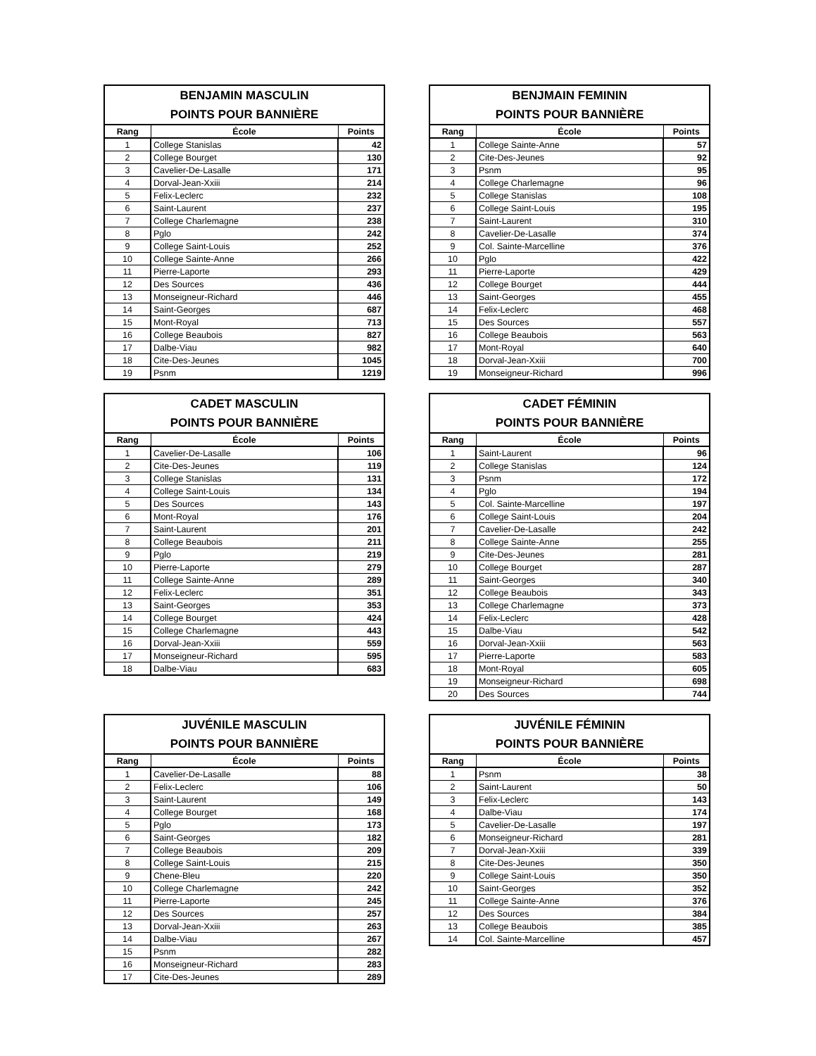| BENJAMIN MASCULIN POINTS POUR BANNIÈRE | | |
| --- | --- | --- |
| Rang | École | Points |
| 1 | College Stanislas | 42 |
| 2 | College Bourget | 130 |
| 3 | Cavelier-De-Lasalle | 171 |
| 4 | Dorval-Jean-Xxiii | 214 |
| 5 | Felix-Leclerc | 232 |
| 6 | Saint-Laurent | 237 |
| 7 | College Charlemagne | 238 |
| 8 | Pglo | 242 |
| 9 | College Saint-Louis | 252 |
| 10 | College Sainte-Anne | 266 |
| 11 | Pierre-Laporte | 293 |
| 12 | Des Sources | 436 |
| 13 | Monseigneur-Richard | 446 |
| 14 | Saint-Georges | 687 |
| 15 | Mont-Royal | 713 |
| 16 | College Beaubois | 827 |
| 17 | Dalbe-Viau | 982 |
| 18 | Cite-Des-Jeunes | 1045 |
| 19 | Psnm | 1219 |
| BENJMAIN FEMININ POINTS POUR BANNIÈRE | | |
| --- | --- | --- |
| Rang | École | Points |
| 1 | College Sainte-Anne | 57 |
| 2 | Cite-Des-Jeunes | 92 |
| 3 | Psnm | 95 |
| 4 | College Charlemagne | 96 |
| 5 | College Stanislas | 108 |
| 6 | College Saint-Louis | 195 |
| 7 | Saint-Laurent | 310 |
| 8 | Cavelier-De-Lasalle | 374 |
| 9 | Col. Sainte-Marcelline | 376 |
| 10 | Pglo | 422 |
| 11 | Pierre-Laporte | 429 |
| 12 | College Bourget | 444 |
| 13 | Saint-Georges | 455 |
| 14 | Felix-Leclerc | 468 |
| 15 | Des Sources | 557 |
| 16 | College Beaubois | 563 |
| 17 | Mont-Royal | 640 |
| 18 | Dorval-Jean-Xxiii | 700 |
| 19 | Monseigneur-Richard | 996 |
| CADET MASCULIN POINTS POUR BANNIÈRE | | |
| --- | --- | --- |
| Rang | École | Points |
| 1 | Cavelier-De-Lasalle | 106 |
| 2 | Cite-Des-Jeunes | 119 |
| 3 | College Stanislas | 131 |
| 4 | College Saint-Louis | 134 |
| 5 | Des Sources | 143 |
| 6 | Mont-Royal | 176 |
| 7 | Saint-Laurent | 201 |
| 8 | College Beaubois | 211 |
| 9 | Pglo | 219 |
| 10 | Pierre-Laporte | 279 |
| 11 | College Sainte-Anne | 289 |
| 12 | Felix-Leclerc | 351 |
| 13 | Saint-Georges | 353 |
| 14 | College Bourget | 424 |
| 15 | College Charlemagne | 443 |
| 16 | Dorval-Jean-Xxiii | 559 |
| 17 | Monseigneur-Richard | 595 |
| 18 | Dalbe-Viau | 683 |
| CADET FÉMININ POINTS POUR BANNIÈRE | | |
| --- | --- | --- |
| Rang | École | Points |
| 1 | Saint-Laurent | 96 |
| 2 | College Stanislas | 124 |
| 3 | Psnm | 172 |
| 4 | Pglo | 194 |
| 5 | Col. Sainte-Marcelline | 197 |
| 6 | College Saint-Louis | 204 |
| 7 | Cavelier-De-Lasalle | 242 |
| 8 | College Sainte-Anne | 255 |
| 9 | Cite-Des-Jeunes | 281 |
| 10 | College Bourget | 287 |
| 11 | Saint-Georges | 340 |
| 12 | College Beaubois | 343 |
| 13 | College Charlemagne | 373 |
| 14 | Felix-Leclerc | 428 |
| 15 | Dalbe-Viau | 542 |
| 16 | Dorval-Jean-Xxiii | 563 |
| 17 | Pierre-Laporte | 583 |
| 18 | Mont-Royal | 605 |
| 19 | Monseigneur-Richard | 698 |
| 20 | Des Sources | 744 |
| JUVÉNILE MASCULIN POINTS POUR BANNIÈRE | | |
| --- | --- | --- |
| Rang | École | Points |
| 1 | Cavelier-De-Lasalle | 88 |
| 2 | Felix-Leclerc | 106 |
| 3 | Saint-Laurent | 149 |
| 4 | College Bourget | 168 |
| 5 | Pglo | 173 |
| 6 | Saint-Georges | 182 |
| 7 | College Beaubois | 209 |
| 8 | College Saint-Louis | 215 |
| 9 | Chene-Bleu | 220 |
| 10 | College Charlemagne | 242 |
| 11 | Pierre-Laporte | 245 |
| 12 | Des Sources | 257 |
| 13 | Dorval-Jean-Xxiii | 263 |
| 14 | Dalbe-Viau | 267 |
| 15 | Psnm | 282 |
| 16 | Monseigneur-Richard | 283 |
| 17 | Cite-Des-Jeunes | 289 |
| JUVÉNILE FÉMININ POINTS POUR BANNIÈRE | | |
| --- | --- | --- |
| Rang | École | Points |
| 1 | Psnm | 38 |
| 2 | Saint-Laurent | 50 |
| 3 | Felix-Leclerc | 143 |
| 4 | Dalbe-Viau | 174 |
| 5 | Cavelier-De-Lasalle | 197 |
| 6 | Monseigneur-Richard | 281 |
| 7 | Dorval-Jean-Xxiii | 339 |
| 8 | Cite-Des-Jeunes | 350 |
| 9 | College Saint-Louis | 350 |
| 10 | Saint-Georges | 352 |
| 11 | College Sainte-Anne | 376 |
| 12 | Des Sources | 384 |
| 13 | College Beaubois | 385 |
| 14 | Col. Sainte-Marcelline | 457 |